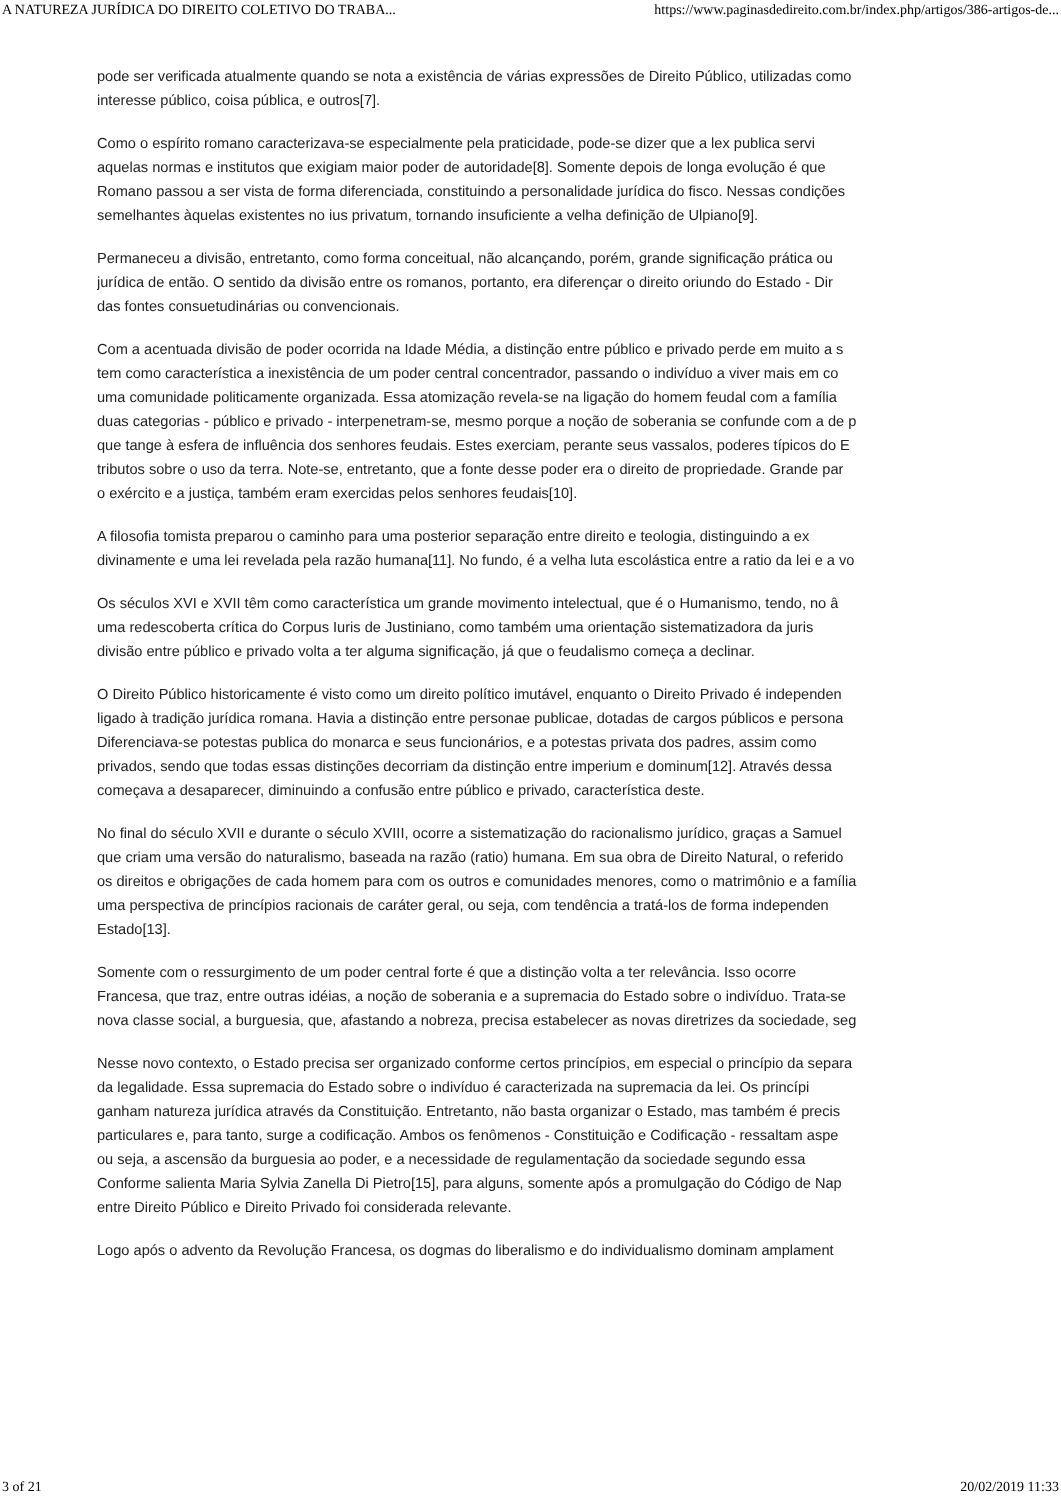A NATUREZA JURÍDICA DO DIREITO COLETIVO DO TRABA... https://www.paginasdedireito.com.br/index.php/artigos/386-artigos-de...
pode ser verificada atualmente quando se nota a existência de várias expressões de Direito Público, utilizadas como
interesse público, coisa pública, e outros[7].
Como o espírito romano caracterizava-se especialmente pela praticidade, pode-se dizer que a lex publica servi
aquelas normas e institutos que exigiam maior poder de autoridade[8]. Somente depois de longa evolução é que
Romano passou a ser vista de forma diferenciada, constituindo a personalidade jurídica do fisco. Nessas condições
semelhantes àquelas existentes no ius privatum, tornando insuficiente a velha definição de Ulpiano[9].
Permaneceu a divisão, entretanto, como forma conceitual, não alcançando, porém, grande significação prática ou
jurídica de então. O sentido da divisão entre os romanos, portanto, era diferençar o direito oriundo do Estado - Dir
das fontes consuetudinárias ou convencionais.
Com a acentuada divisão de poder ocorrida na Idade Média, a distinção entre público e privado perde em muito a s
tem como característica a inexistência de um poder central concentrador, passando o indivíduo a viver mais em co
uma comunidade politicamente organizada. Essa atomização revela-se na ligação do homem feudal com a família
duas categorias - público e privado - interpenetram-se, mesmo porque a noção de soberania se confunde com a de p
que tange à esfera de influência dos senhores feudais. Estes exerciam, perante seus vassalos, poderes típicos do E
tributos sobre o uso da terra. Note-se, entretanto, que a fonte desse poder era o direito de propriedade. Grande par
o exército e a justiça, também eram exercidas pelos senhores feudais[10].
A filosofia tomista preparou o caminho para uma posterior separação entre direito e teologia, distinguindo a ex
divinamente e uma lei revelada pela razão humana[11]. No fundo, é a velha luta escolástica entre a ratio da lei e a vo
Os séculos XVI e XVII têm como característica um grande movimento intelectual, que é o Humanismo, tendo, no â
uma redescoberta crítica do Corpus Iuris de Justiniano, como também uma orientação sistematizadora da juris
divisão entre público e privado volta a ter alguma significação, já que o feudalismo começa a declinar.
O Direito Público historicamente é visto como um direito político imutável, enquanto o Direito Privado é independen
ligado à tradição jurídica romana. Havia a distinção entre personae publicae, dotadas de cargos públicos e persona
Diferenciava-se potestas publica do monarca e seus funcionários, e a potestas privata dos padres, assim como
privados, sendo que todas essas distinções decorriam da distinção entre imperium e dominum[12]. Através dessa
começava a desaparecer, diminuindo a confusão entre público e privado, característica deste.
No final do século XVII e durante o século XVIII, ocorre a sistematização do racionalismo jurídico, graças a Samuel
que criam uma versão do naturalismo, baseada na razão (ratio) humana. Em sua obra de Direito Natural, o referido
os direitos e obrigações de cada homem para com os outros e comunidades menores, como o matrimônio e a família
uma perspectiva de princípios racionais de caráter geral, ou seja, com tendência a tratá-los de forma independen
Estado[13].
Somente com o ressurgimento de um poder central forte é que a distinção volta a ter relevância. Isso ocorre
Francesa, que traz, entre outras idéias, a noção de soberania e a supremacia do Estado sobre o indivíduo. Trata-se
nova classe social, a burguesia, que, afastando a nobreza, precisa estabelecer as novas diretrizes da sociedade, seg
Nesse novo contexto, o Estado precisa ser organizado conforme certos princípios, em especial o princípio da separa
da legalidade. Essa supremacia do Estado sobre o indivíduo é caracterizada na supremacia da lei. Os princípi
ganham natureza jurídica através da Constituição. Entretanto, não basta organizar o Estado, mas também é precis
particulares e, para tanto, surge a codificação. Ambos os fenômenos - Constituição e Codificação - ressaltam aspe
ou seja, a ascensão da burguesia ao poder, e a necessidade de regulamentação da sociedade segundo essa
Conforme salienta Maria Sylvia Zanella Di Pietro[15], para alguns, somente após a promulgação do Código de Nap
entre Direito Público e Direito Privado foi considerada relevante.
Logo após o advento da Revolução Francesa, os dogmas do liberalismo e do individualismo dominam amplament
3 of 21 20/02/2019 11:33